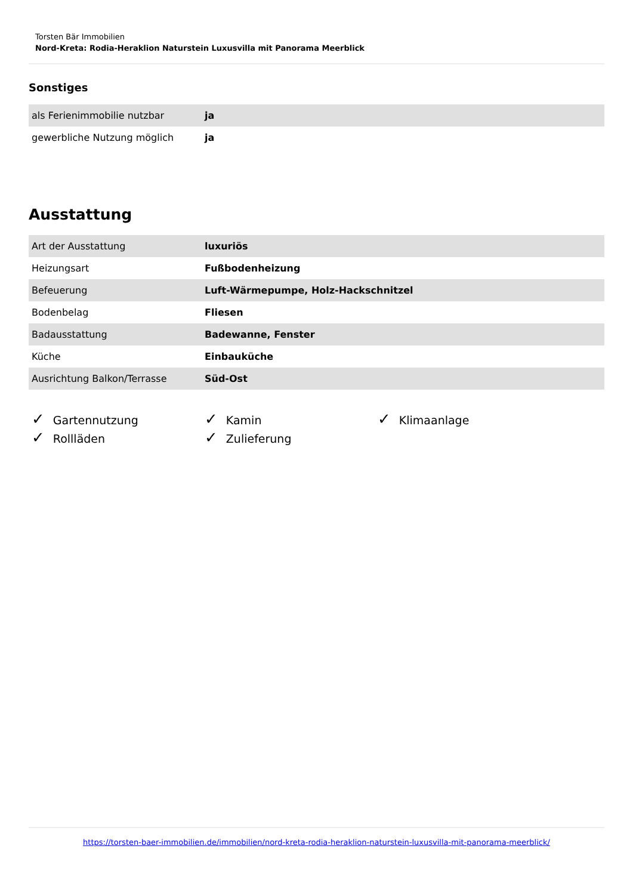Torsten Bär Immobilien
Nord-Kreta: Rodia-Heraklion Naturstein Luxusvilla mit Panorama Meerblick
Sonstiges
| als Ferienimmobilie nutzbar | ja |
| gewerbliche Nutzung möglich | ja |
Ausstattung
| Art der Ausstattung | luxuriös |
| Heizungsart | Fußbodenheizung |
| Befeuerung | Luft-Wärmepumpe, Holz-Hackschnitzel |
| Bodenbelag | Fliesen |
| Badausstattung | Badewanne, Fenster |
| Küche | Einbauküche |
| Ausrichtung Balkon/Terrasse | Süd-Ost |
✓ Gartennutzung
✓ Kamin
✓ Klimaanlage
✓ Rollläden
✓ Zulieferung
https://torsten-baer-immobilien.de/immobilien/nord-kreta-rodia-heraklion-naturstein-luxusvilla-mit-panorama-meerblick/